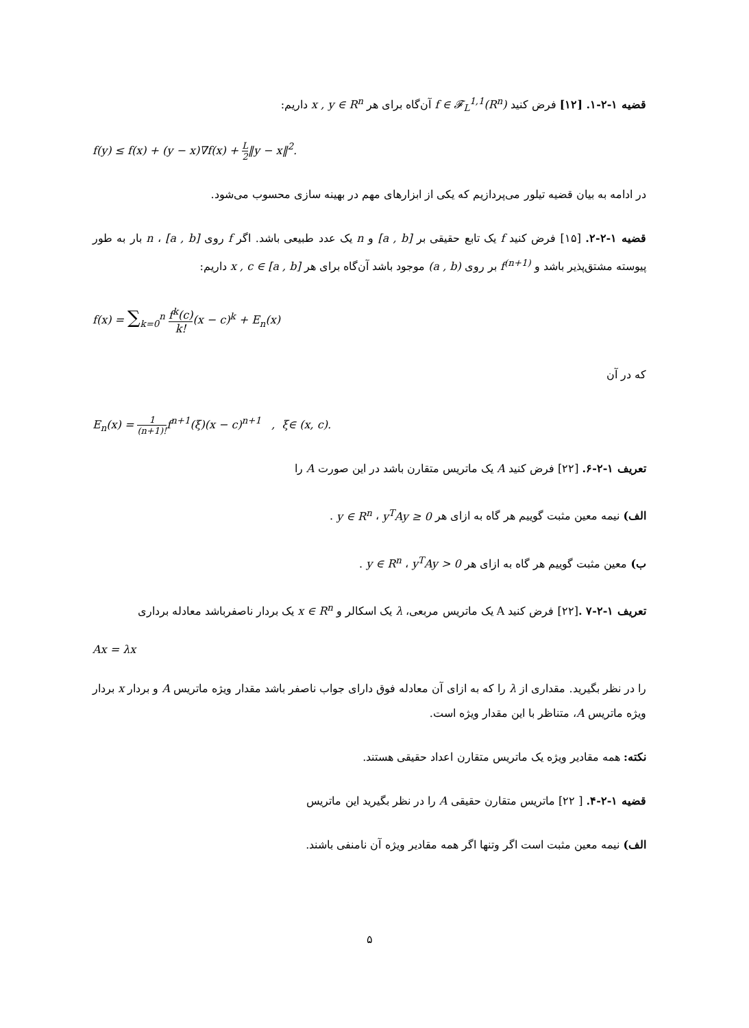قضیه ۱-۲-۱. [۱۲] فرض کنید f ∈ 𝓕<sub>L</sub><sup>1,1</sup>(R<sup>n</sup>) آن‌گاه برای هر x , y ∈ R<sup>n</sup> داریم:
f(y) ≤ f(x) + (y − x)∇f(x) + L 2‖y − x‖<sup>2</sup>.
در ادامه به بیان قضیه تیلور می‌پردازیم که یکی از ابزارهای مهم در بهینه سازی محسوب می‌شود.
قضیه ۱-۲-۲. [۱۵] فرض کنید f یک تابع حقیقی بر [a , b] و n یک عدد طبیعی باشد. اگر f روی [a , b] ، n بار به طور پیوسته مشتق‌پذیر باشد و f<sup>(n+1)</sup> بر روی (a , b) موجود باشد آن‌گاه برای هر x , c ∈ [a , b] داریم:
f(x) = ∑<sub>k=0</sub><sup>n</sup> f<sup>k</sup>(c) k!(x − c)<sup>k</sup> + E<sub>n</sub>(x)
که در آن
E<sub>n</sub>(x) = 1 (n+1)!f<sup>n+1</sup>(ξ)(x − c)<sup>n+1</sup> , ξ∈ (x, c).
تعریف ۱-۲-۶. [۲۲] فرض کنید A یک ماتریس متقارن باشد در این صورت A را
الف) نیمه معین مثبت گوییم هر گاه به ازای هر y ∈ R<sup>n</sup> ، y<sup>T</sup>Ay ≥ 0 .
ب) معین مثبت گوییم هر گاه به ازای هر y ∈ R<sup>n</sup> ، y<sup>T</sup>Ay > 0 .
تعریف ۱-۲-۷ .[۲۲] فرض کنید A یک ماتریس مربعی، λ یک اسکالر و x ∈ R<sup>n</sup> یک بردار ناصفرباشد معادله برداری
Ax = λx
را در نظر بگیرید. مقداری از λ را که به ازای آن معادله فوق دارای جواب ناصفر باشد مقدار ویژه ماتریس A و بردار x بردار ویژه ماتریس A، متناظر با این مقدار ویژه است.
نکته: همه مقادیر ویژه یک ماتریس متقارن اعداد حقیقی هستند.
قضیه ۱-۲-۴. [ ۲۲] ماتریس متقارن حقیقی A را در نظر بگیرید این ماتریس
الف) نیمه معین مثبت است اگر وتنها اگر همه مقادیر ویژه آن نامنفی باشند.
۵